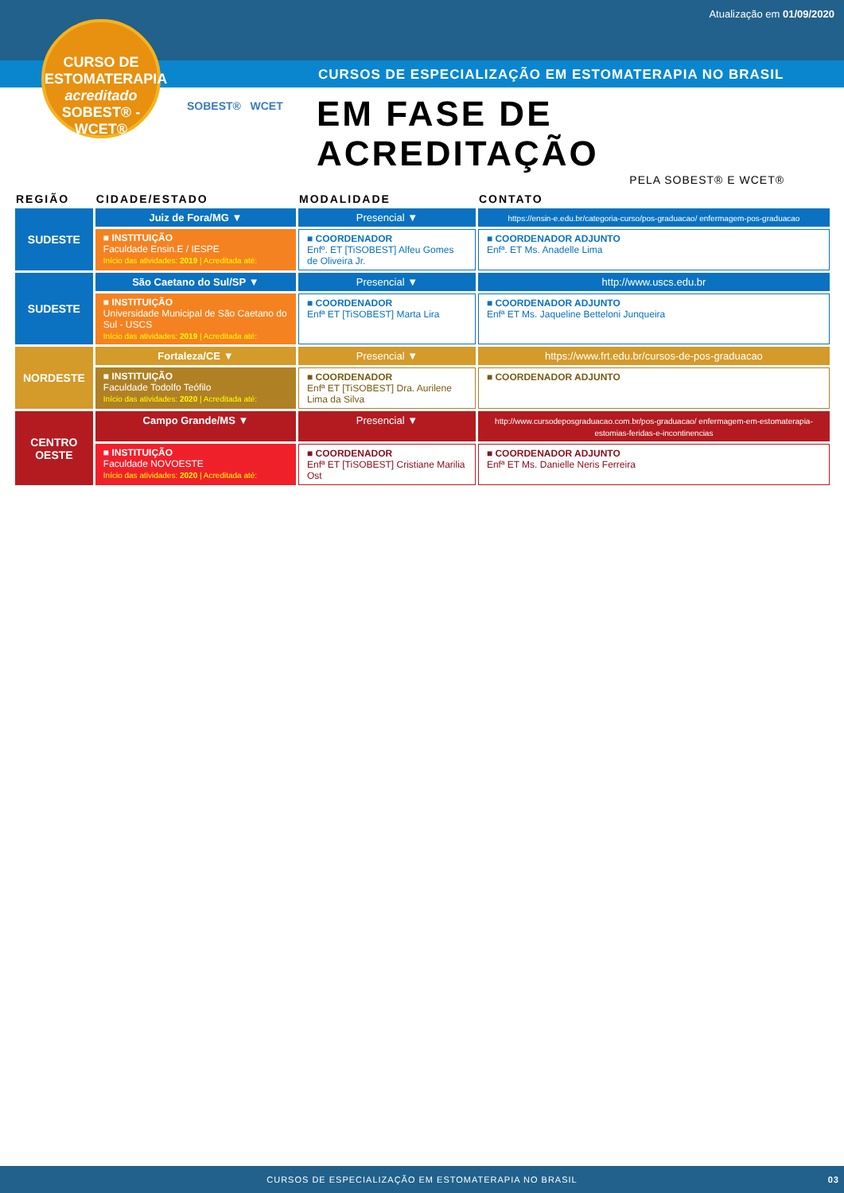Atualização em 01/09/2020
CURSOS DE ESPECIALIZAÇÃO EM ESTOMATERAPIA NO BRASIL
CURSO DE
ESTOMATERAPIA
acreditado
SOBEST® - WCET®
SOBEST® WCET
EM FASE DE ACREDITAÇÃO
PELA SOBEST® E WCET®
| REGIÃO | CIDADE/ESTADO | MODALIDADE | CONTATO |
| --- | --- | --- | --- |
| SUDESTE | Juiz de Fora/MG ▼ | Presencial ▼ | https://ensin-e.edu.br/categoria-curso/pos-graduacao/ enfermagem-pos-graduacao |
| | ■ INSTITUIÇÃO Faculdade Ensin.E / IESPE Início das atividades: 2019 / Acreditada até: | ■ COORDENADOR Enfº. ET [TiSOBEST] Alfeu Gomes de Oliveira Jr. | ■ COORDENADOR ADJUNTO Enfª. ET Ms. Anadelle Lima |
| SUDESTE | São Caetano do Sul/SP ▼ | Presencial ▼ | http://www.uscs.edu.br |
| | ■ INSTITUIÇÃO Universidade Municipal de São Caetano do Sul - USCS Início das atividades: 2019 / Acreditada até: | ■ COORDENADOR Enfª ET [TiSOBEST] Marta Lira | ■ COORDENADOR ADJUNTO Enfª ET Ms. Jaqueline Betteloni Junqueira |
| NORDESTE | Fortaleza/CE ▼ | Presencial ▼ | https://www.frt.edu.br/cursos-de-pos-graduacao |
| | ■ INSTITUIÇÃO Faculdade Todolfo Teófilo Início das atividades: 2020 / Acreditada até: | ■ COORDENADOR Enfª ET [TiSOBEST] Dra. Aurilene Lima da Silva | ■ COORDENADOR ADJUNTO |
| CENTRO OESTE | Campo Grande/MS ▼ | Presencial ▼ | http://www.cursodeposgraduacao.com.br/pos-graduacao/ enfermagem-em-estomaterapia-estomias-feridas-e-incontinencias |
| | ■ INSTITUIÇÃO Faculdade NOVOESTE Início das atividades: 2020 / Acreditada até: | ■ COORDENADOR Enfª ET [TiSOBEST] Cristiane Marilia Ost | ■ COORDENADOR ADJUNTO Enfª ET Ms. Danielle Neris Ferreira |
CURSOS DE ESPECIALIZAÇÃO EM ESTOMATERAPIA NO BRASIL 03